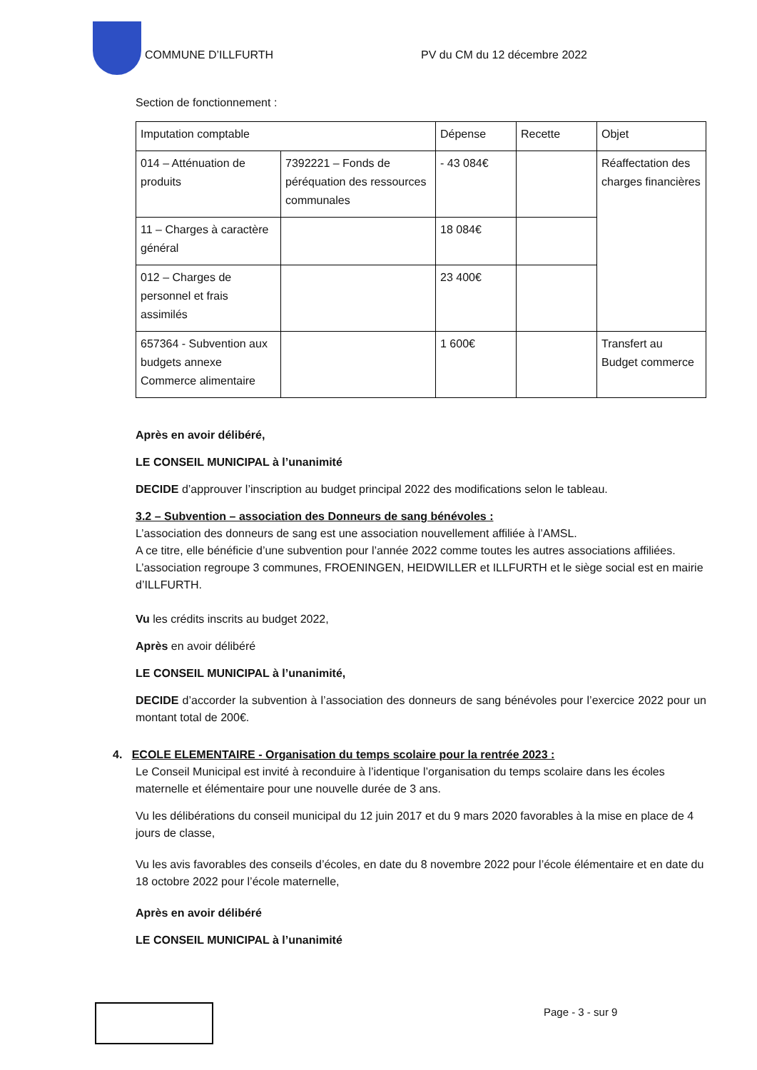COMMUNE D’ILLFURTH PV du CM du 12 décembre 2022
Section de fonctionnement :
| Imputation comptable | | Dépense | Recette | Objet |
| 014 – Atténuation de produits | 7392221 – Fonds de péréquation des ressources communales | - 43 084€ | | Réaffectation des charges financières |
| 11 – Charges à caractère général | | 18 084€ | | |
| 012 – Charges de personnel et frais assimilés | | 23 400€ | | |
| 657364 - Subvention aux budgets annexe Commerce alimentaire | | 1 600€ | | Transfert au Budget commerce |
Après en avoir délibéré,
LE CONSEIL MUNICIPAL à l’unanimité
DECIDE d’approuver l’inscription au budget principal 2022 des modifications selon le tableau.
3.2 – Subvention – association des Donneurs de sang bénévoles :
L’association des donneurs de sang est une association nouvellement affiliée à l’AMSL.
A ce titre, elle bénéficie d’une subvention pour l’année 2022 comme toutes les autres associations affiliées.
L’association regroupe 3 communes, FROENINGEN, HEIDWILLER et ILLFURTH et le siège social est en mairie d’ILLFURTH.
Vu les crédits inscrits au budget 2022,
Après en avoir délibéré
LE CONSEIL MUNICIPAL à l’unanimité,
DECIDE d’accorder la subvention à l’association des donneurs de sang bénévoles pour l’exercice 2022 pour un montant total de 200€.
4. ECOLE ELEMENTAIRE - Organisation du temps scolaire pour la rentrée 2023 :
Le Conseil Municipal est invité à reconduire à l’identique l’organisation du temps scolaire dans les écoles maternelle et élémentaire pour une nouvelle durée de 3 ans.
Vu les délibérations du conseil municipal du 12 juin 2017 et du 9 mars 2020 favorables à la mise en place de 4 jours de classe,
Vu les avis favorables des conseils d’écoles, en date du 8 novembre 2022 pour l’école élémentaire et en date du 18 octobre 2022 pour l’école maternelle,
Après en avoir délibéré
LE CONSEIL MUNICIPAL à l’unanimité
Page - 3 - sur 9